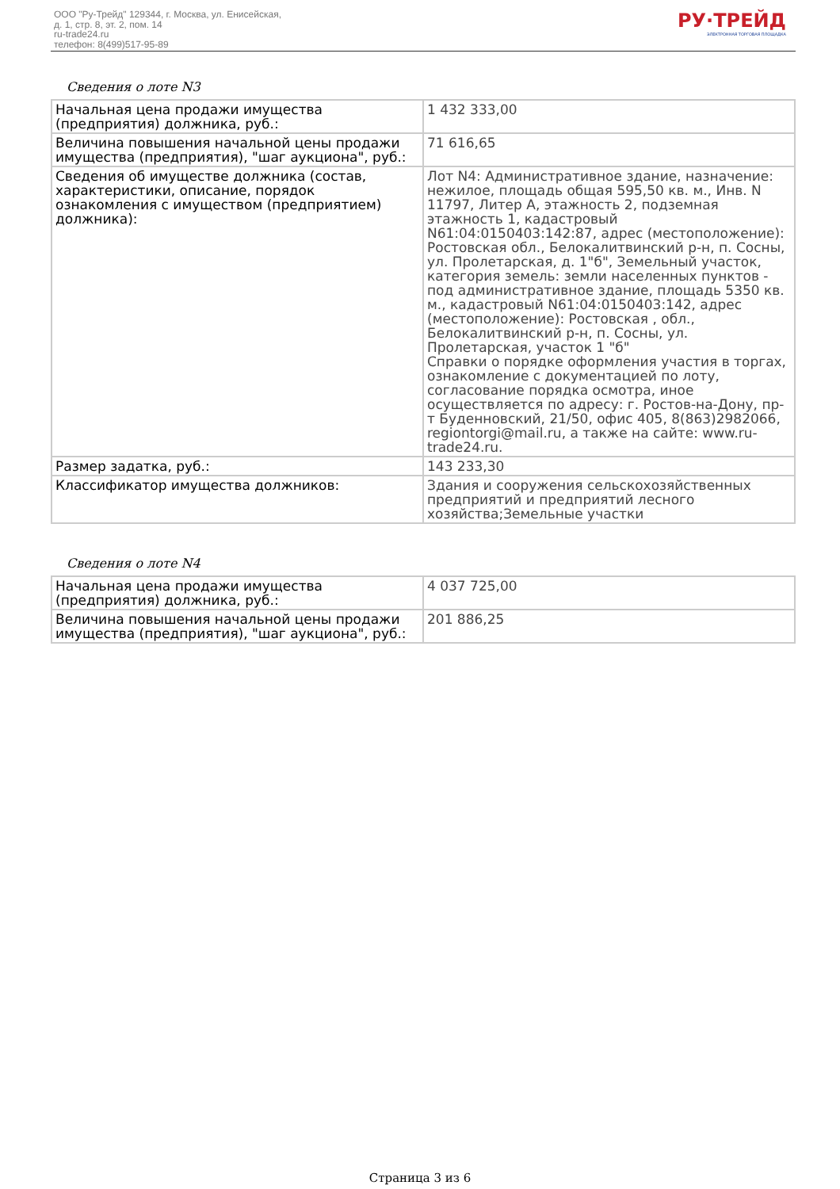ООО "Ру-Трейд" 129344, г. Москва, ул. Енисейская,
д. 1, стр. 8, эт. 2, пом. 14
ru-trade24.ru
телефон: 8(499)517-95-89
РУ·ТРЕЙД
ЭЛЕКТРОННАЯ ТОРГОВАЯ ПЛОЩАДКА
Сведения о лоте N3
| Начальная цена продажи имущества (предприятия) должника, руб.: | 1 432 333,00 |
| Величина повышения начальной цены продажи имущества (предприятия), "шаг аукциона", руб.: | 71 616,65 |
| Сведения об имуществе должника (состав, характеристики, описание, порядок ознакомления с имуществом (предприятием) должника): | Лот N4: Административное здание, назначение: нежилое, площадь общая 595,50 кв. м., Инв. N 11797, Литер А, этажность 2, подземная этажность 1, кадастровый N61:04:0150403:142:87, адрес (местоположение): Ростовская обл., Белокалитвинский р-н, п. Сосны, ул. Пролетарская, д. 1"б", Земельный участок, категория земель: земли населенных пунктов - под административное здание, площадь 5350 кв. м., кадастровый N61:04:0150403:142, адрес (местоположение): Ростовская , обл., Белокалитвинский р-н, п. Сосны, ул. Пролетарская, участок 1 "б" Справки о порядке оформления участия в торгах, ознакомление с документацией по лоту, согласование порядка осмотра, иное осуществляется по адресу: г. Ростов-на-Дону, пр-т Буденновский, 21/50, офис 405, 8(863)2982066, regiontorgi@mail.ru, а также на сайте: www.ru-trade24.ru. |
| Размер задатка, руб.: | 143 233,30 |
| Классификатор имущества должников: | Здания и сооружения сельскохозяйственных предприятий и предприятий лесного хозяйства;Земельные участки |
Сведения о лоте N4
| Начальная цена продажи имущества (предприятия) должника, руб.: | 4 037 725,00 |
| Величина повышения начальной цены продажи имущества (предприятия), "шаг аукциона", руб.: | 201 886,25 |
Страница 3 из 6